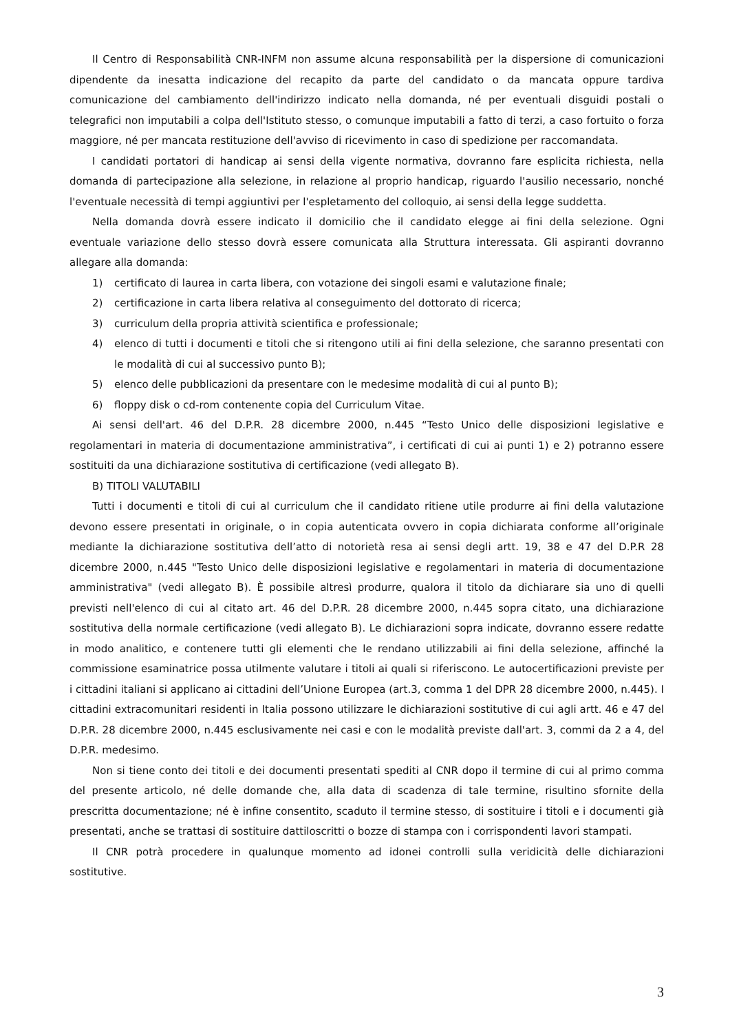Il Centro di Responsabilità CNR-INFM non assume alcuna responsabilità per la dispersione di comunicazioni dipendente da inesatta indicazione del recapito da parte del candidato o da mancata oppure tardiva comunicazione del cambiamento dell'indirizzo indicato nella domanda, né per eventuali disguidi postali o telegrafici non imputabili a colpa dell'Istituto stesso, o comunque imputabili a fatto di terzi, a caso fortuito o forza maggiore, né per mancata restituzione dell'avviso di ricevimento in caso di spedizione per raccomandata.
I candidati portatori di handicap ai sensi della vigente normativa, dovranno fare esplicita richiesta, nella domanda di partecipazione alla selezione, in relazione al proprio handicap, riguardo l'ausilio necessario, nonché l'eventuale necessità di tempi aggiuntivi per l'espletamento del colloquio, ai sensi della legge suddetta.
Nella domanda dovrà essere indicato il domicilio che il candidato elegge ai fini della selezione. Ogni eventuale variazione dello stesso dovrà essere comunicata alla Struttura interessata. Gli aspiranti dovranno allegare alla domanda:
1) certificato di laurea in carta libera, con votazione dei singoli esami e valutazione finale;
2) certificazione in carta libera relativa al conseguimento del dottorato di ricerca;
3) curriculum della propria attività scientifica e professionale;
4) elenco di tutti i documenti e titoli che si ritengono utili ai fini della selezione, che saranno presentati con le modalità di cui al successivo punto B);
5) elenco delle pubblicazioni da presentare con le medesime modalità di cui al punto B);
6) floppy disk o cd-rom contenente copia del Curriculum Vitae.
Ai sensi dell'art. 46 del D.P.R. 28 dicembre 2000, n.445 “Testo Unico delle disposizioni legislative e regolamentari in materia di documentazione amministrativa”, i certificati di cui ai punti 1) e 2) potranno essere sostituiti da una dichiarazione sostitutiva di certificazione (vedi allegato B).
B) TITOLI VALUTABILI
Tutti i documenti e titoli di cui al curriculum che il candidato ritiene utile produrre ai fini della valutazione devono essere presentati in originale, o in copia autenticata ovvero in copia dichiarata conforme all’originale mediante la dichiarazione sostitutiva dell’atto di notorietà resa ai sensi degli artt. 19, 38 e 47 del D.P.R 28 dicembre 2000, n.445 "Testo Unico delle disposizioni legislative e regolamentari in materia di documentazione amministrativa" (vedi allegato B). È possibile altresì produrre, qualora il titolo da dichiarare sia uno di quelli previsti nell'elenco di cui al citato art. 46 del D.P.R. 28 dicembre 2000, n.445 sopra citato, una dichiarazione sostitutiva della normale certificazione (vedi allegato B). Le dichiarazioni sopra indicate, dovranno essere redatte in modo analitico, e contenere tutti gli elementi che le rendano utilizzabili ai fini della selezione, affinché la commissione esaminatrice possa utilmente valutare i titoli ai quali si riferiscono. Le autocertificazioni previste per i cittadini italiani si applicano ai cittadini dell’Unione Europea (art.3, comma 1 del DPR 28 dicembre 2000, n.445). I cittadini extracomunitari residenti in Italia possono utilizzare le dichiarazioni sostitutive di cui agli artt. 46 e 47 del D.P.R. 28 dicembre 2000, n.445 esclusivamente nei casi e con le modalità previste dall'art. 3, commi da 2 a 4, del D.P.R. medesimo.
Non si tiene conto dei titoli e dei documenti presentati spediti al CNR dopo il termine di cui al primo comma del presente articolo, né delle domande che, alla data di scadenza di tale termine, risultino sfornite della prescritta documentazione; né è infine consentito, scaduto il termine stesso, di sostituire i titoli e i documenti già presentati, anche se trattasi di sostituire dattiloscritti o bozze di stampa con i corrispondenti lavori stampati.
Il CNR potrà procedere in qualunque momento ad idonei controlli sulla veridicità delle dichiarazioni sostitutive.
3